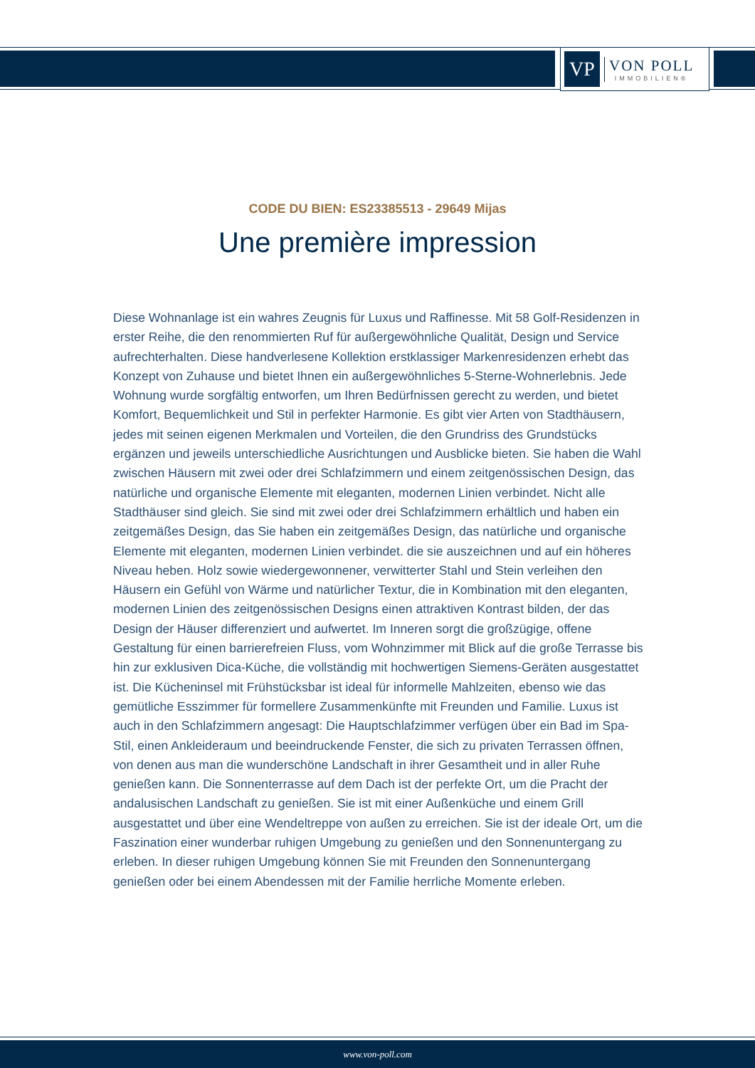VP
VON POLL
IMMOBILIEN®
CODE DU BIEN: ES23385513 - 29649 Mijas
Une première impression
Diese Wohnanlage ist ein wahres Zeugnis für Luxus und Raffinesse. Mit 58 Golf-Residenzen in erster Reihe, die den renommierten Ruf für außergewöhnliche Qualität, Design und Service aufrechterhalten. Diese handverlesene Kollektion erstklassiger Markenresidenzen erhebt das Konzept von Zuhause und bietet Ihnen ein außergewöhnliches 5-Sterne-Wohnerlebnis. Jede Wohnung wurde sorgfältig entworfen, um Ihren Bedürfnissen gerecht zu werden, und bietet Komfort, Bequemlichkeit und Stil in perfekter Harmonie. Es gibt vier Arten von Stadthäusern, jedes mit seinen eigenen Merkmalen und Vorteilen, die den Grundriss des Grundstücks ergänzen und jeweils unterschiedliche Ausrichtungen und Ausblicke bieten. Sie haben die Wahl zwischen Häusern mit zwei oder drei Schlafzimmern und einem zeitgenössischen Design, das natürliche und organische Elemente mit eleganten, modernen Linien verbindet. Nicht alle Stadthäuser sind gleich. Sie sind mit zwei oder drei Schlafzimmern erhältlich und haben ein zeitgemäßes Design, das Sie haben ein zeitgemäßes Design, das natürliche und organische Elemente mit eleganten, modernen Linien verbindet. die sie auszeichnen und auf ein höheres Niveau heben. Holz sowie wiedergewonnener, verwitterter Stahl und Stein verleihen den Häusern ein Gefühl von Wärme und natürlicher Textur, die in Kombination mit den eleganten, modernen Linien des zeitgenössischen Designs einen attraktiven Kontrast bilden, der das Design der Häuser differenziert und aufwertet. Im Inneren sorgt die großzügige, offene Gestaltung für einen barrierefreien Fluss, vom Wohnzimmer mit Blick auf die große Terrasse bis hin zur exklusiven Dica-Küche, die vollständig mit hochwertigen Siemens-Geräten ausgestattet ist. Die Kücheninsel mit Frühstücksbar ist ideal für informelle Mahlzeiten, ebenso wie das gemütliche Esszimmer für formellere Zusammenkünfte mit Freunden und Familie. Luxus ist auch in den Schlafzimmern angesagt: Die Hauptschlafzimmer verfügen über ein Bad im Spa-Stil, einen Ankleideraum und beeindruckende Fenster, die sich zu privaten Terrassen öffnen, von denen aus man die wunderschöne Landschaft in ihrer Gesamtheit und in aller Ruhe genießen kann. Die Sonnenterrasse auf dem Dach ist der perfekte Ort, um die Pracht der andalusischen Landschaft zu genießen. Sie ist mit einer Außenküche und einem Grill ausgestattet und über eine Wendeltreppe von außen zu erreichen. Sie ist der ideale Ort, um die Faszination einer wunderbar ruhigen Umgebung zu genießen und den Sonnenuntergang zu erleben. In dieser ruhigen Umgebung können Sie mit Freunden den Sonnenuntergang genießen oder bei einem Abendessen mit der Familie herrliche Momente erleben.
www.von-poll.com